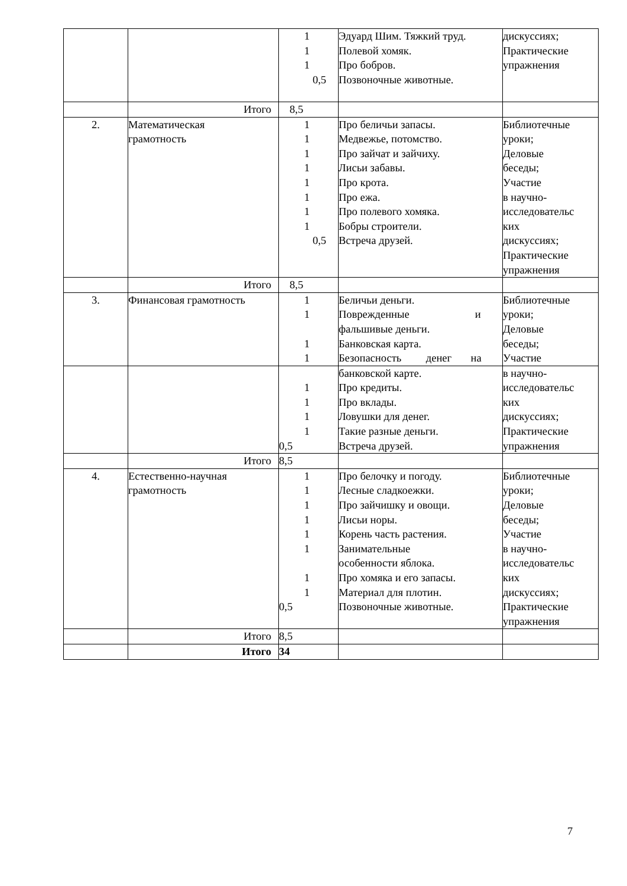| | | 1 1 1 0,5 | Эдуард Шим. Тяжкий труд. Полевой хомяк. Про бобров. Позвоночные животные. | дискуссиях; Практические упражнения |
| | Итого | 8,5 | | |
| 2. | Математическая грамотность | 1 1 1 1 1 1 1 1 0,5 | Про беличьи запасы. Медвежье, потомство. Про зайчат и зайчиху. Лисьи забавы. Про крота. Про ежа. Про полевого хомяка. Бобры строители. Встреча друзей. | Библиотечные уроки; Деловые беседы; Участие в научно- исследовательс ких дискуссиях; Практические упражнения |
| | Итого | 8,5 | | |
| 3. | Финансовая грамотность | 1 1 1 1 | Беличьи деньги. Поврежденные и фальшивые деньги. Банковская карта. Безопасность денег на | Библиотечные уроки; Деловые беседы; Участие |
| | | 1 1 1 1 0,5 | банковской карте. Про кредиты. Про вклады. Ловушки для денег. Такие разные деньги. Встреча друзей. | в научно- исследовательс ких дискуссиях; Практические упражнения |
| | Итого | 8,5 | | |
| 4. | Естественно-научная грамотность | 1 1 1 1 1 1 1 1 0,5 | Про белочку и погоду. Лесные сладкоежки. Про зайчишку и овощи. Лисьи норы. Корень часть растения. Занимательные особенности яблока. Про хомяка и его запасы. Материал для плотин. Позвоночные животные. | Библиотечные уроки; Деловые беседы; Участие в научно- исследовательс ких дискуссиях; Практические упражнения |
| | Итого | 8,5 | | |
| | Итого | 34 | | |
7